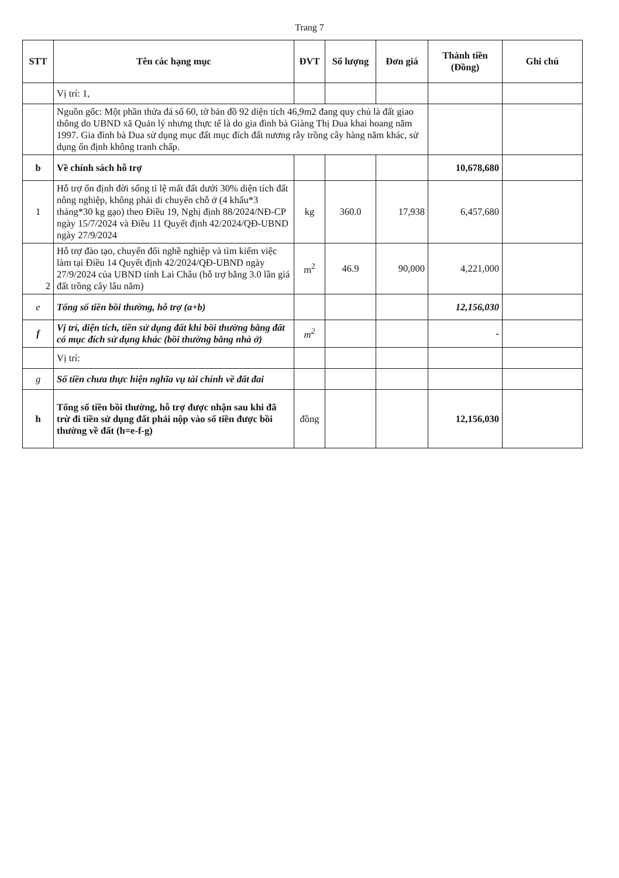Trang 7
| STT | Tên các hạng mục | ĐVT | Số lượng | Đơn giá | Thành tiền (Đồng) | Ghi chú |
| --- | --- | --- | --- | --- | --- | --- |
| | Vị trí: 1, | | | | | |
| | Nguồn gốc: Một phần thửa đá số 60, tờ bản đồ 92 diện tích 46,9m2 đang quy chủ là đất giao thông do UBND xã Quản lý nhưng thực tế là do gia đình bà Giàng Thị Dua khai hoang năm 1997. Gia đình bà Dua sử dụng mục đất mục đích đất nương rẫy trồng cây hàng năm khác, sử dụng ổn định không tranh chấp. | | | | | |
| b | Về chính sách hỗ trợ | | | | 10,678,680 | |
| 1 | Hỗ trợ ổn định đời sống tỉ lệ mất đất dưới 30% diện tích đất nông nghiệp, không phải di chuyển chỗ ở (4 khẩu*3 tháng*30 kg gạo) theo Điều 19, Nghị định 88/2024/NĐ-CP ngày 15/7/2024 và Điều 11 Quyết định 42/2024/QĐ-UBND ngày 27/9/2024 | kg | 360.0 | 17,938 | 6,457,680 | |
| 2 | Hỗ trợ đào tạo, chuyển đổi nghề nghiệp và tìm kiếm việc làm tại Điều 14 Quyết định 42/2024/QĐ-UBND ngày 27/9/2024 của UBND tỉnh Lai Châu (hỗ trợ bằng 3.0 lần giá đất trồng cây lâu năm) | m<sup>2</sup> | 46.9 | 90,000 | 4,221,000 | |
| e | Tổng số tiền bồi thường, hỗ trợ (a+b) | | | | 12,156,030 | |
| f | Vị trí, diện tích, tiền sử dụng đất khi bồi thường bằng đất có mục đích sử dụng khác (bồi thường bằng nhà ở) | m<sup>2</sup> | | | - | |
| | Vị trí: | | | | | |
| g | Số tiền chưa thực hiện nghĩa vụ tài chính về đất đai | | | | | |
| h | Tổng số tiền bồi thường, hỗ trợ được nhận sau khi đã trừ đi tiền sử dụng đất phải nộp vào số tiền được bồi thường về đất (h=e-f-g) | đồng | | | 12,156,030 | |